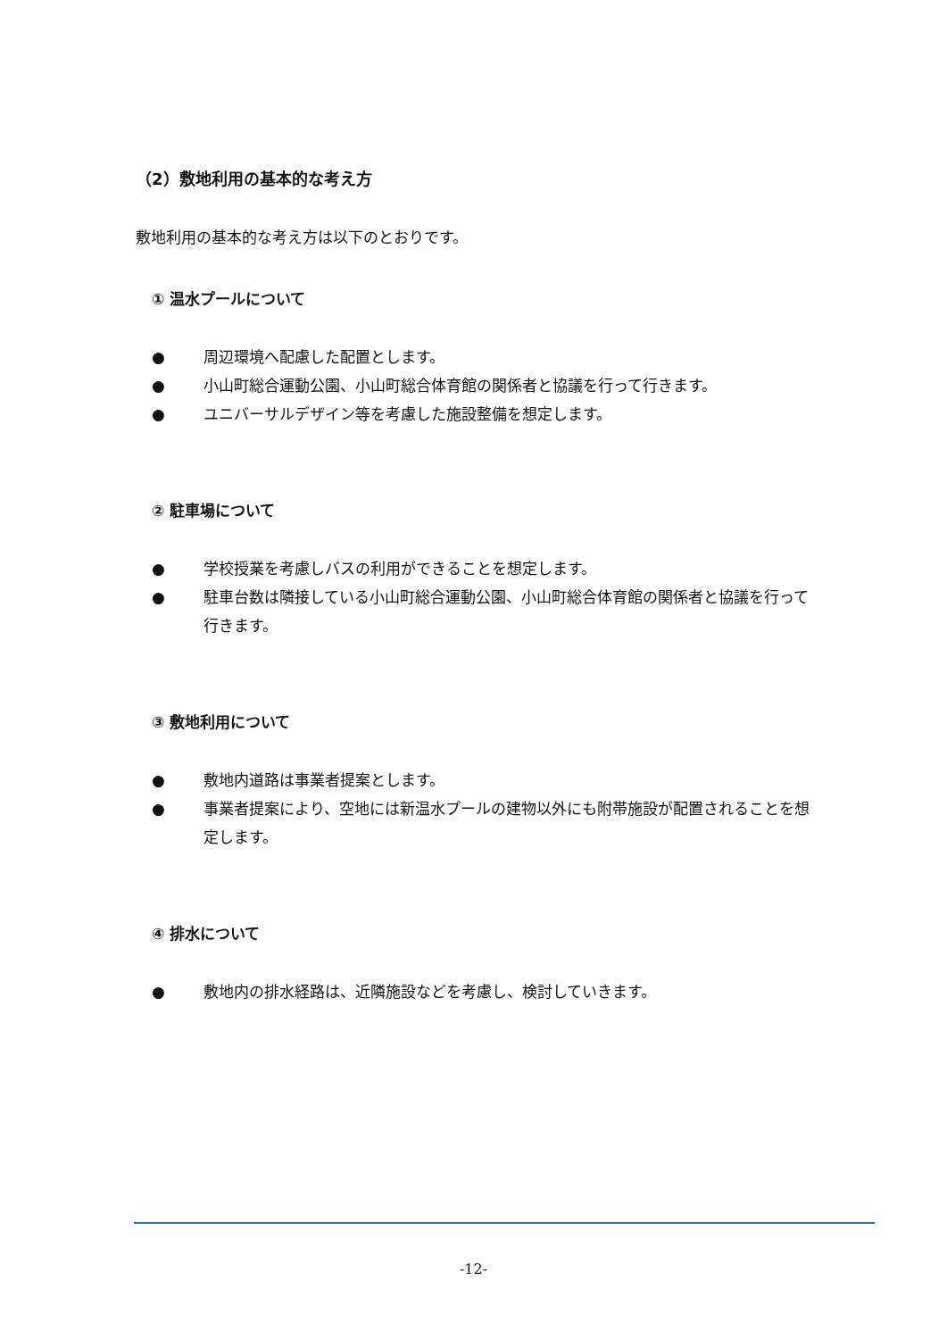（2）敷地利用の基本的な考え方
敷地利用の基本的な考え方は以下のとおりです。
① 温水プールについて
● 周辺環境へ配慮した配置とします。
● 小山町総合運動公園、小山町総合体育館の関係者と協議を行って行きます。
● ユニバーサルデザイン等を考慮した施設整備を想定します。
② 駐車場について
● 学校授業を考慮しバスの利用ができることを想定します。
● 駐車台数は隣接している小山町総合運動公園、小山町総合体育館の関係者と協議を行って行きます。
③ 敷地利用について
● 敷地内道路は事業者提案とします。
● 事業者提案により、空地には新温水プールの建物以外にも附帯施設が配置されることを想定します。
④ 排水について
● 敷地内の排水経路は、近隣施設などを考慮し、検討していきます。
-12-